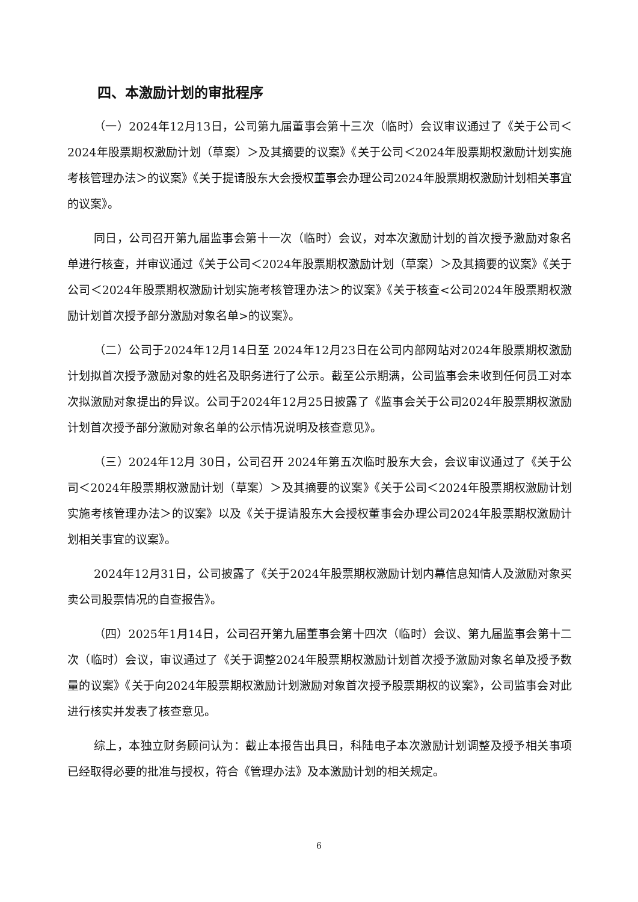四、本激励计划的审批程序
（一）2024年12月13日，公司第九届董事会第十三次（临时）会议审议通过了《关于公司＜2024年股票期权激励计划（草案）＞及其摘要的议案》《关于公司＜2024年股票期权激励计划实施考核管理办法＞的议案》《关于提请股东大会授权董事会办理公司2024年股票期权激励计划相关事宜的议案》。
同日，公司召开第九届监事会第十一次（临时）会议，对本次激励计划的首次授予激励对象名单进行核查，并审议通过《关于公司＜2024年股票期权激励计划（草案）＞及其摘要的议案》《关于公司＜2024年股票期权激励计划实施考核管理办法＞的议案》《关于核查<公司2024年股票期权激励计划首次授予部分激励对象名单>的议案》。
（二）公司于2024年12月14日至 2024年12月23日在公司内部网站对2024年股票期权激励计划拟首次授予激励对象的姓名及职务进行了公示。截至公示期满，公司监事会未收到任何员工对本次拟激励对象提出的异议。公司于2024年12月25日披露了《监事会关于公司2024年股票期权激励计划首次授予部分激励对象名单的公示情况说明及核查意见》。
（三）2024年12月 30日，公司召开 2024年第五次临时股东大会，会议审议通过了《关于公司＜2024年股票期权激励计划（草案）＞及其摘要的议案》《关于公司＜2024年股票期权激励计划实施考核管理办法＞的议案》以及《关于提请股东大会授权董事会办理公司2024年股票期权激励计划相关事宜的议案》。
2024年12月31日，公司披露了《关于2024年股票期权激励计划内幕信息知情人及激励对象买卖公司股票情况的自查报告》。
（四）2025年1月14日，公司召开第九届董事会第十四次（临时）会议、第九届监事会第十二次（临时）会议，审议通过了《关于调整2024年股票期权激励计划首次授予激励对象名单及授予数量的议案》《关于向2024年股票期权激励计划激励对象首次授予股票期权的议案》，公司监事会对此进行核实并发表了核查意见。
综上，本独立财务顾问认为：截止本报告出具日，科陆电子本次激励计划调整及授予相关事项已经取得必要的批准与授权，符合《管理办法》及本激励计划的相关规定。
6